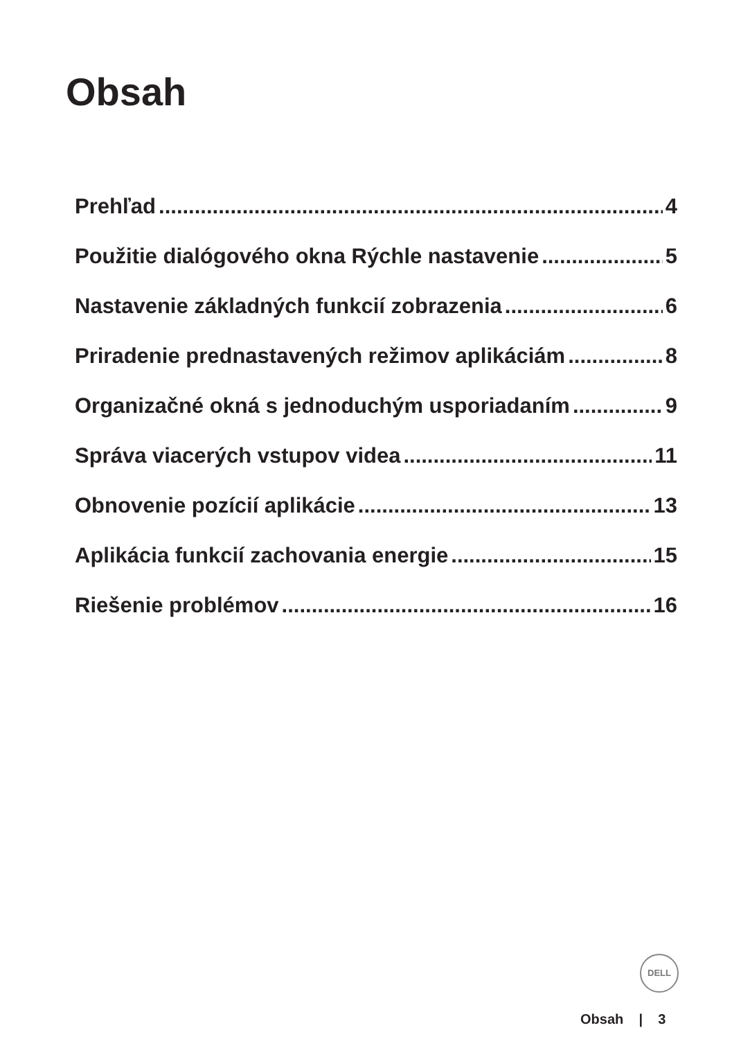Obsah
Prehľad 4
Použitie dialógového okna Rýchle nastavenie 5
Nastavenie základných funkcií zobrazenia 6
Priradenie prednastavených režimov aplikáciám 8
Organizačné okná s jednoduchým usporiadaním 9
Správa viacerých vstupov videa 11
Obnovenie pozícií aplikácie 13
Aplikácia funkcií zachovania energie 15
Riešenie problémov 16
DELL
Obsah | 3